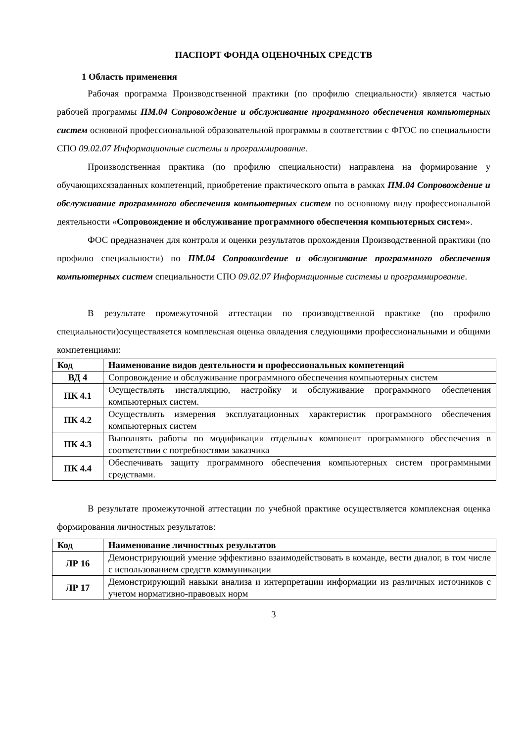ПАСПОРТ ФОНДА ОЦЕНОЧНЫХ СРЕДСТВ
1 Область применения
Рабочая программа Производственной практики (по профилю специальности) является частью рабочей программы ПМ.04 Сопровождение и обслуживание программного обеспечения компьютерных систем основной профессиональной образовательной программы в соответствии с ФГОС по специальности СПО 09.02.07 Информационные системы и программирование.
Производственная практика (по профилю специальности) направлена на формирование у обучающихсязаданных компетенций, приобретение практического опыта в рамках ПМ.04 Сопровождение и обслуживание программного обеспечения компьютерных систем по основному виду профессиональной деятельности «Сопровождение и обслуживание программного обеспечения компьютерных систем».
ФОС предназначен для контроля и оценки результатов прохождения Производственной практики (по профилю специальности) по ПМ.04 Сопровождение и обслуживание программного обеспечения компьютерных систем специальности СПО 09.02.07 Информационные системы и программирование.
В результате промежуточной аттестации по производственной практике (по профилю специальности)осуществляется комплексная оценка овладения следующими профессиональными и общими компетенциями:
| Код | Наименование видов деятельности и профессиональных компетенций |
| --- | --- |
| ВД 4 | Сопровождение и обслуживание программного обеспечения компьютерных систем |
| ПК 4.1 | Осуществлять инсталляцию, настройку и обслуживание программного обеспечения компьютерных систем. |
| ПК 4.2 | Осуществлять измерения эксплуатационных характеристик программного обеспечения компьютерных систем |
| ПК 4.3 | Выполнять работы по модификации отдельных компонент программного обеспечения в соответствии с потребностями заказчика |
| ПК 4.4 | Обеспечивать защиту программного обеспечения компьютерных систем программными средствами. |
В результате промежуточной аттестации по учебной практике осуществляется комплексная оценка формирования личностных результатов:
| Код | Наименование личностных результатов |
| --- | --- |
| ЛР 16 | Демонстрирующий умение эффективно взаимодействовать в команде, вести диалог, в том числе с использованием средств коммуникации |
| ЛР 17 | Демонстрирующий навыки анализа и интерпретации информации из различных источников с учетом нормативно-правовых норм |
3